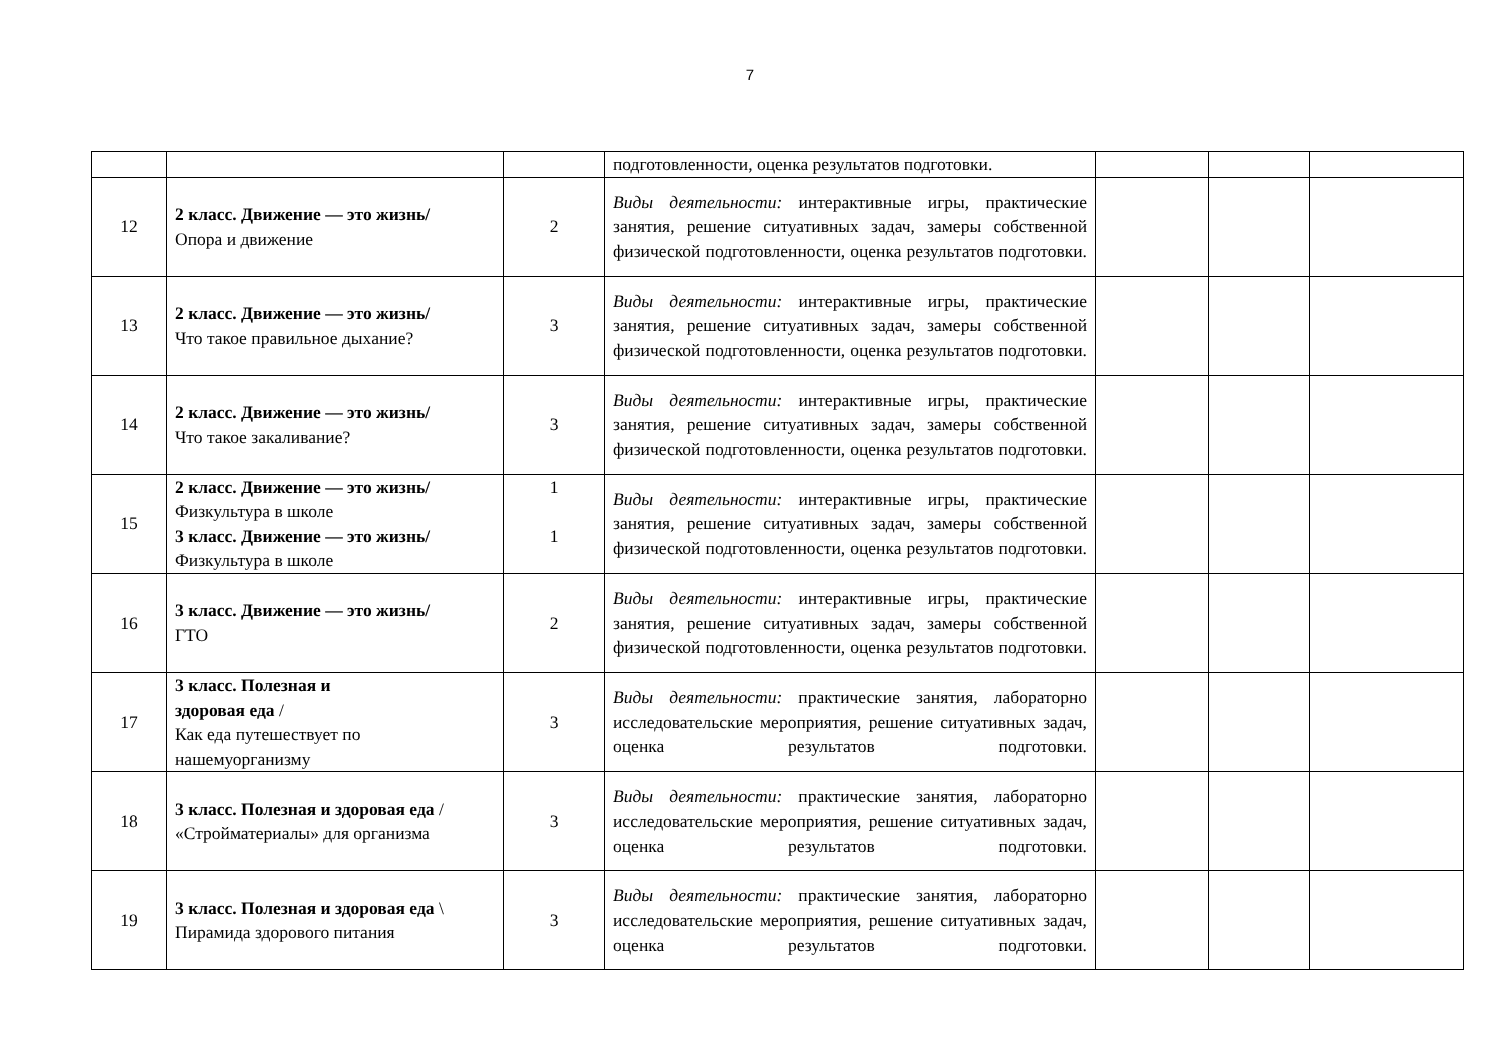7
| | | | подготовленности, оценка результатов подготовки. | | | |
| 12 | 2 класс. Движение — это жизнь/ Опора и движение | 2 | Виды деятельности: интерактивные игры, практические занятия, решение ситуативных задач, замеры собственной физической подготовленности, оценка результатов подготовки. | | | |
| 13 | 2 класс. Движение — это жизнь/ Что такое правильное дыхание? | 3 | Виды деятельности: интерактивные игры, практические занятия, решение ситуативных задач, замеры собственной физической подготовленности, оценка результатов подготовки. | | | |
| 14 | 2 класс. Движение — это жизнь/ Что такое закаливание? | 3 | Виды деятельности: интерактивные игры, практические занятия, решение ситуативных задач, замеры собственной физической подготовленности, оценка результатов подготовки. | | | |
| 15 | 2 класс. Движение — это жизнь/ Физкультура в школе 3 класс. Движение — это жизнь/ Физкультура в школе | 1 1 | Виды деятельности: интерактивные игры, практические занятия, решение ситуативных задач, замеры собственной физической подготовленности, оценка результатов подготовки. | | | |
| 16 | 3 класс. Движение — это жизнь/ ГТО | 2 | Виды деятельности: интерактивные игры, практические занятия, решение ситуативных задач, замеры собственной физической подготовленности, оценка результатов подготовки. | | | |
| 17 | 3 класс. Полезная и здоровая еда / Как еда путешествует по нашемуорганизму | 3 | Виды деятельности: практические занятия, лабораторно исследовательские мероприятия, решение ситуативных задач, оценка результатов подготовки. | | | |
| 18 | 3 класс. Полезная и здоровая еда / «Стройматериалы» для организма | 3 | Виды деятельности: практические занятия, лабораторно исследовательские мероприятия, решение ситуативных задач, оценка результатов подготовки. | | | |
| 19 | 3 класс. Полезная и здоровая еда \ Пирамида здорового питания | 3 | Виды деятельности: практические занятия, лабораторно исследовательские мероприятия, решение ситуативных задач, оценка результатов подготовки. | | | |